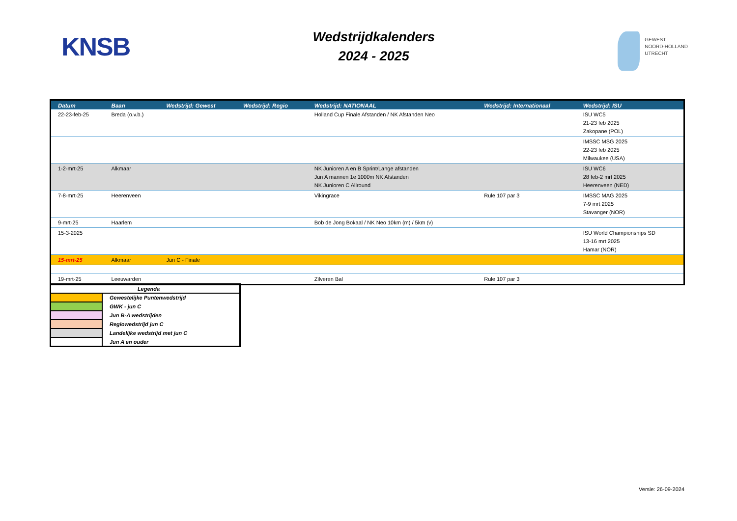KNSB
Wedstrijdkalenders
2024 - 2025
GEWEST
NOORD-HOLLAND
UTRECHT
| Datum | Baan | Wedstrijd: Gewest | Wedstrijd: Regio | Wedstrijd: NATIONAAL | Wedstrijd: Internationaal | Wedstrijd: ISU |
| --- | --- | --- | --- | --- | --- | --- |
| 22-23-feb-25 | Breda (o.v.b.) | | | Holland Cup Finale Afstanden / NK Afstanden Neo | | ISU WC5 21-23 feb 2025 Zakopane (POL) |
| | | | | | | IMSSC MSG 2025 22-23 feb 2025 Milwaukee (USA) |
| 1-2-mrt-25 | Alkmaar | | | NK Junioren A en B Sprint/Lange afstanden Jun A mannen 1e 1000m NK Afstanden NK Junioren C Allround | | ISU WC6 28 feb-2 mrt 2025 Heerenveen (NED) |
| 7-8-mrt-25 | Heerenveen | | | Vikingrace | Rule 107 par 3 | IMSSC MAG 2025 7-9 mrt 2025 Stavanger (NOR) |
| 9-mrt-25 | Haarlem | | | Bob de Jong Bokaal / NK Neo 10km (m) / 5km (v) | | |
| 15-3-2025 | | | | | | ISU World Championships SD 13-16 mrt 2025 Hamar (NOR) |
| 15-mrt-25 | Alkmaar | Jun C - Finale | | | | |
| 19-mrt-25 | Leeuwarden | | | Zilveren Bal | Rule 107 par 3 | |
| Legenda | |
| | Gewestelijke Puntenwedstrijd |
| | GWK - jun C |
| | Jun B-A wedstrijden |
| | Regiowedstrijd jun C |
| | Landelijke wedstrijd met jun C |
| | Jun A en ouder |
Versie: 26-09-2024